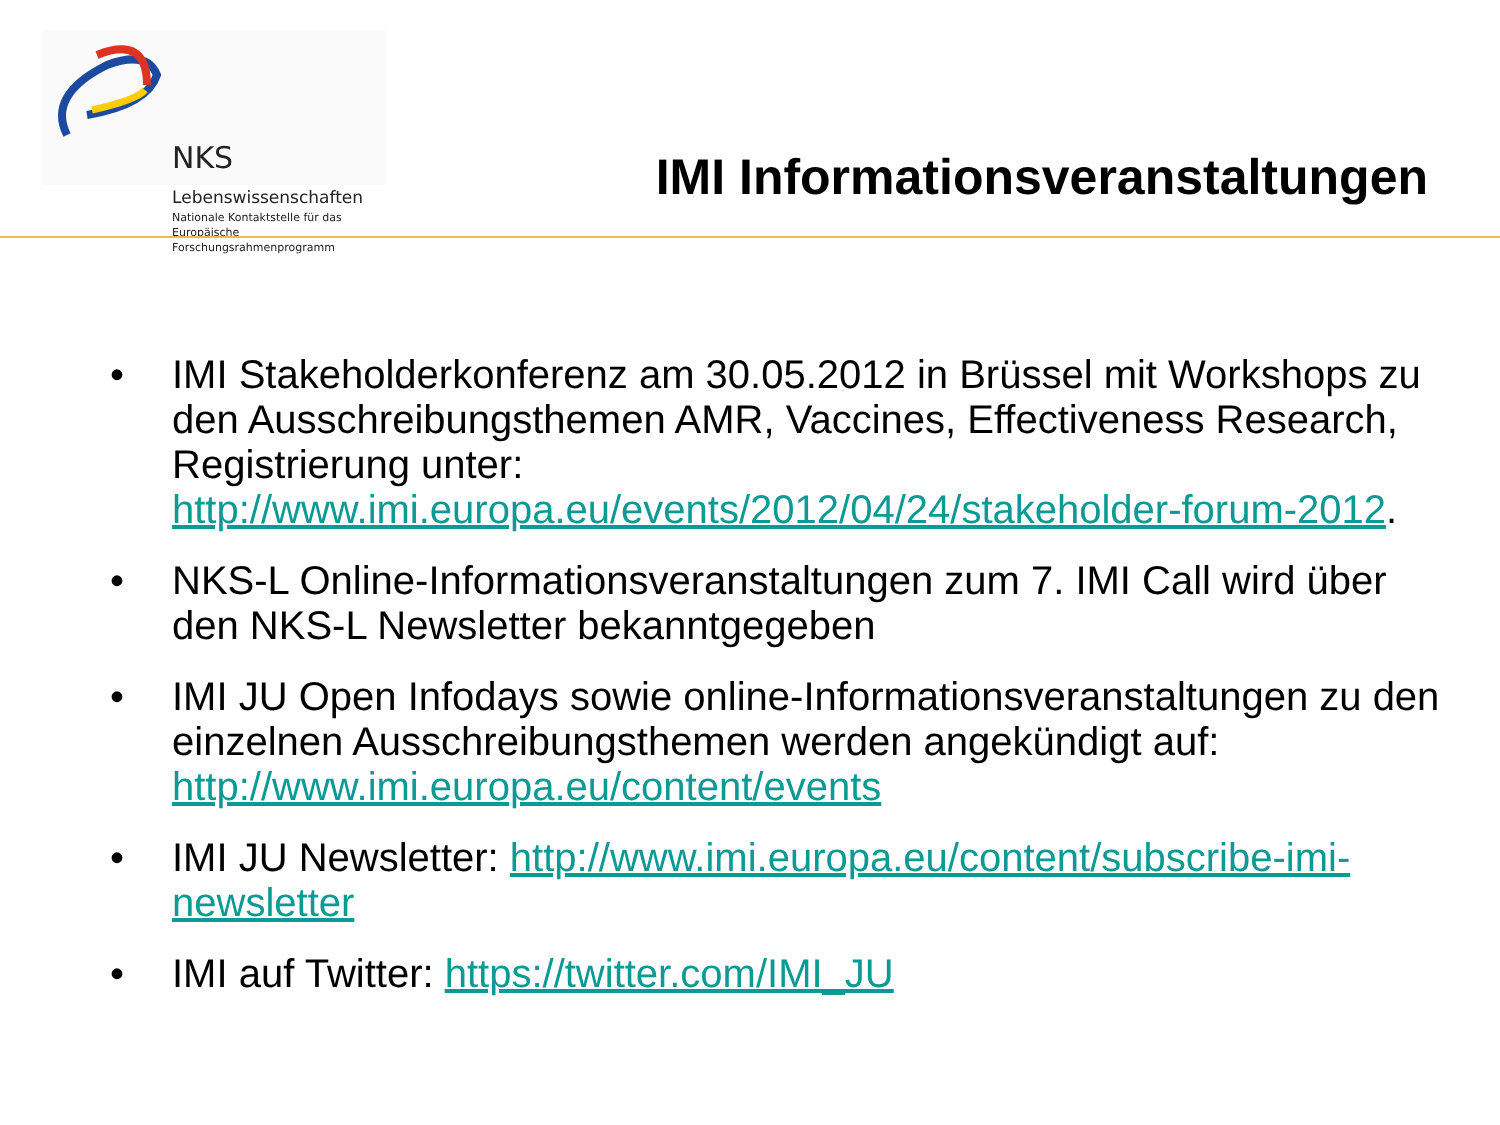NKS Lebenswissenschaften
Nationale Kontaktstelle für das
Europäische Forschungsrahmenprogramm
IMI Informationsveranstaltungen
• IMI Stakeholderkonferenz am 30.05.2012 in Brüssel mit Workshops zu den Ausschreibungsthemen AMR, Vaccines, Effectiveness Research, Registrierung unter: http://www.imi.europa.eu/events/2012/04/24/stakeholder-forum-2012.
• NKS-L Online-Informationsveranstaltungen zum 7. IMI Call wird über den NKS-L Newsletter bekanntgegeben
• IMI JU Open Infodays sowie online-Informationsveranstaltungen zu den einzelnen Ausschreibungsthemen werden angekündigt auf: http://www.imi.europa.eu/content/events
• IMI JU Newsletter: http://www.imi.europa.eu/content/subscribe-imi-newsletter
• IMI auf Twitter: https://twitter.com/IMI_JU